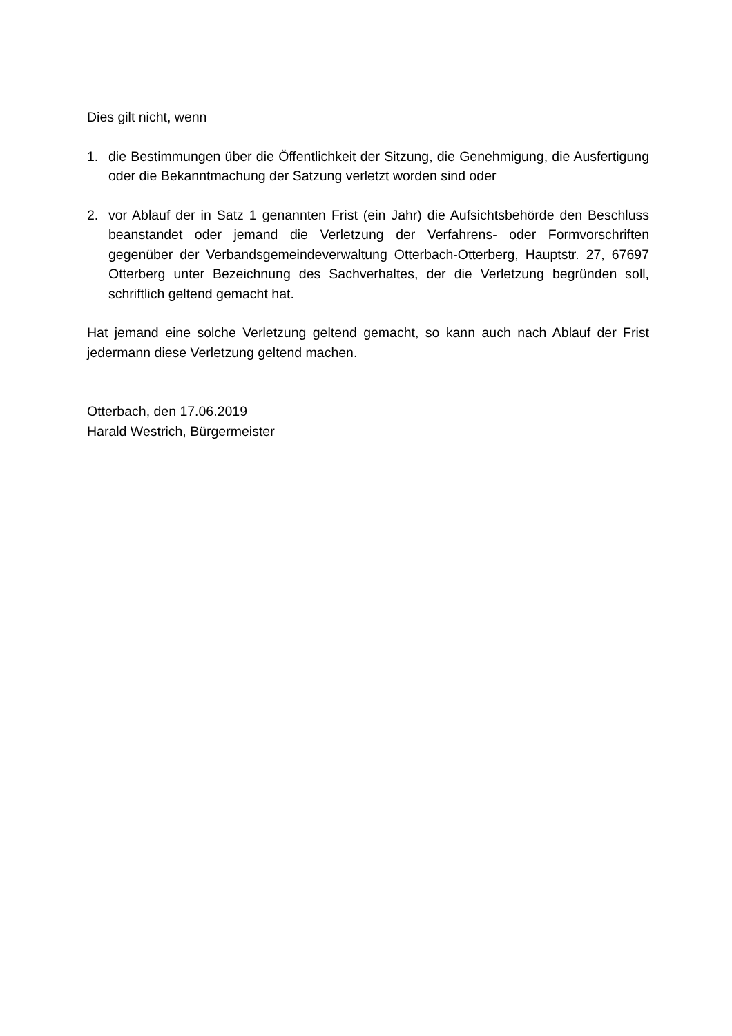Dies gilt nicht, wenn
1. die Bestimmungen über die Öffentlichkeit der Sitzung, die Genehmigung, die Ausfertigung oder die Bekanntmachung der Satzung verletzt worden sind oder
2. vor Ablauf der in Satz 1 genannten Frist (ein Jahr) die Aufsichtsbehörde den Beschluss beanstandet oder jemand die Verletzung der Verfahrens- oder Formvorschriften gegenüber der Verbandsgemeindeverwaltung Otterbach-Otterberg, Hauptstr. 27, 67697 Otterberg unter Bezeichnung des Sachverhaltes, der die Verletzung begründen soll, schriftlich geltend gemacht hat.
Hat jemand eine solche Verletzung geltend gemacht, so kann auch nach Ablauf der Frist jedermann diese Verletzung geltend machen.
Otterbach, den 17.06.2019
Harald Westrich, Bürgermeister